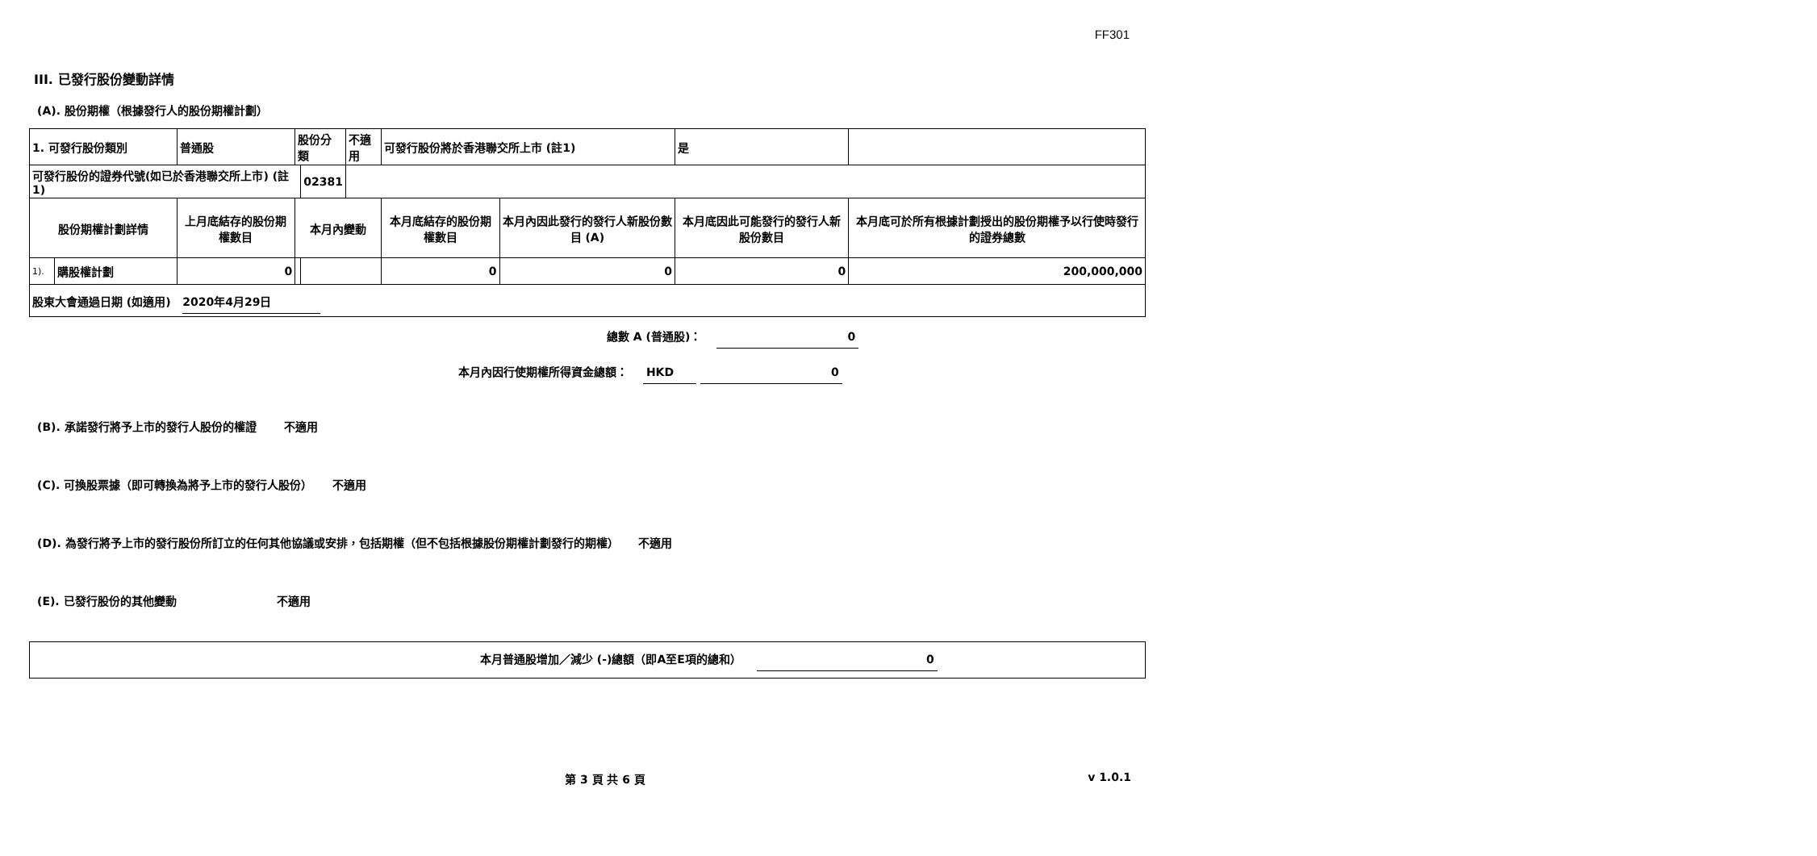FF301
III. 已發行股份變動詳情
(A). 股份期權（根據發行人的股份期權計劃）
| 1. 可發行股份類別 | | 普通股 | 股份分類 | | 不適用 | 可發行股份將於香港聯交所上市 (註1) | | 是 | |
| 可發行股份的證券代號(如已於香港聯交所上市) (註1) | | | | 02381 | | | | | |
| 股份期權計劃詳情 | | 上月底結存的股份期權數目 | 本月內變動 | | | 本月底結存的股份期權數目 | 本月內因此發行的發行人新股份數目 (A) | 本月底因此可能發行的發行人新股份數目 | 本月底可於所有根據計劃授出的股份期權予以行使時發行的證券總數 |
| 1). | 購股權計劃 | 0 | | | | 0 | 0 | 0 | 200,000,000 |
| 股東大會通過日期 (如適用) 2020年4月29日 | | | | | | | | | |
總數 A (普通股)： 0
本月內因行使期權所得資金總額： HKD 0
(B). 承諾發行將予上市的發行人股份的權證 不適用
(C). 可換股票據（即可轉換為將予上市的發行人股份） 不適用
(D). 為發行將予上市的發行股份所訂立的任何其他協議或安排，包括期權（但不包括根據股份期權計劃發行的期權） 不適用
(E). 已發行股份的其他變動 不適用
本月普通股增加／減少 (-)總額（即A至E項的總和） 0
第 3 頁 共 6 頁 v 1.0.1